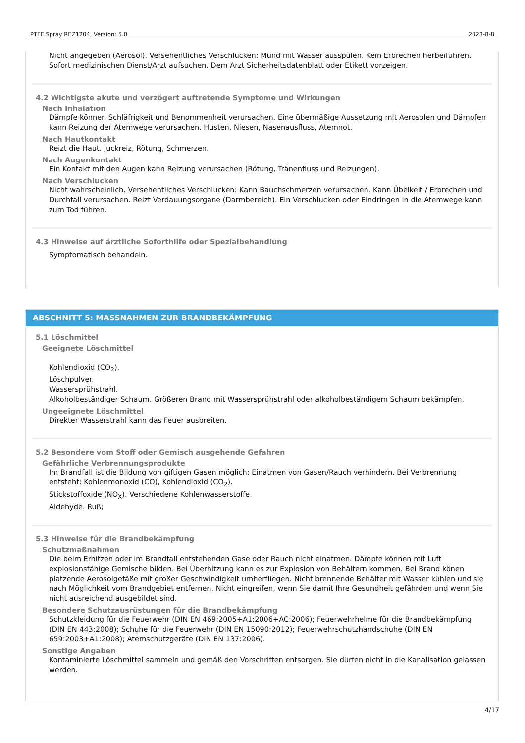PTFE Spray REZ1204, Version: 5.0 2023-8-8
Nicht angegeben (Aerosol). Versehentliches Verschlucken: Mund mit Wasser ausspülen. Kein Erbrechen herbeiführen. Sofort medizinischen Dienst/Arzt aufsuchen. Dem Arzt Sicherheitsdatenblatt oder Etikett vorzeigen.
4.2 Wichtigste akute und verzögert auftretende Symptome und Wirkungen
Nach Inhalation
Dämpfe können Schläfrigkeit und Benommenheit verursachen. Eine übermäßige Aussetzung mit Aerosolen und Dämpfen kann Reizung der Atemwege verursachen. Husten, Niesen, Nasenausfluss, Atemnot.
Nach Hautkontakt
Reizt die Haut. Juckreiz, Rötung, Schmerzen.
Nach Augenkontakt
Ein Kontakt mit den Augen kann Reizung verursachen (Rötung, Tränenfluss und Reizungen).
Nach Verschlucken
Nicht wahrscheinlich. Versehentliches Verschlucken: Kann Bauchschmerzen verursachen. Kann Übelkeit / Erbrechen und Durchfall verursachen. Reizt Verdauungsorgane (Darmbereich). Ein Verschlucken oder Eindringen in die Atemwege kann zum Tod führen.
4.3 Hinweise auf ärztliche Soforthilfe oder Spezialbehandlung
Symptomatisch behandeln.
ABSCHNITT 5: MASSNAHMEN ZUR BRANDBEKÄMPFUNG
5.1 Löschmittel
Geeignete Löschmittel
Kohlendioxid (CO<sub>2</sub>).
Löschpulver.
Wassersprühstrahl.
Alkoholbeständiger Schaum. Größeren Brand mit Wassersprühstrahl oder alkoholbeständigem Schaum bekämpfen.
Ungeeignete Löschmittel
Direkter Wasserstrahl kann das Feuer ausbreiten.
5.2 Besondere vom Stoff oder Gemisch ausgehende Gefahren
Gefährliche Verbrennungsprodukte
Im Brandfall ist die Bildung von giftigen Gasen möglich; Einatmen von Gasen/Rauch verhindern. Bei Verbrennung entsteht: Kohlenmonoxid (CO), Kohlendioxid (CO<sub>2</sub>).
Stickstoffoxide (NO<sub>X</sub>). Verschiedene Kohlenwasserstoffe.
Aldehyde. Ruß;
5.3 Hinweise für die Brandbekämpfung
Schutzmaßnahmen
Die beim Erhitzen oder im Brandfall entstehenden Gase oder Rauch nicht einatmen. Dämpfe können mit Luft explosionsfähige Gemische bilden. Bei Überhitzung kann es zur Explosion von Behältern kommen. Bei Brand könen platzende Aerosolgefäße mit großer Geschwindigkeit umherfliegen. Nicht brennende Behälter mit Wasser kühlen und sie nach Möglichkeit vom Brandgebiet entfernen. Nicht eingreifen, wenn Sie damit Ihre Gesundheit gefährden und wenn Sie nicht ausreichend ausgebildet sind.
Besondere Schutzausrüstungen für die Brandbekämpfung
Schutzkleidung für die Feuerwehr (DIN EN 469:2005+A1:2006+AC:2006); Feuerwehrhelme für die Brandbekämpfung (DIN EN 443:2008); Schuhe für die Feuerwehr (DIN EN 15090:2012); Feuerwehrschutzhandschuhe (DIN EN 659:2003+A1:2008); Atemschutzgeräte (DIN EN 137:2006).
Sonstige Angaben
Kontaminierte Löschmittel sammeln und gemäß den Vorschriften entsorgen. Sie dürfen nicht in die Kanalisation gelassen werden.
4/17